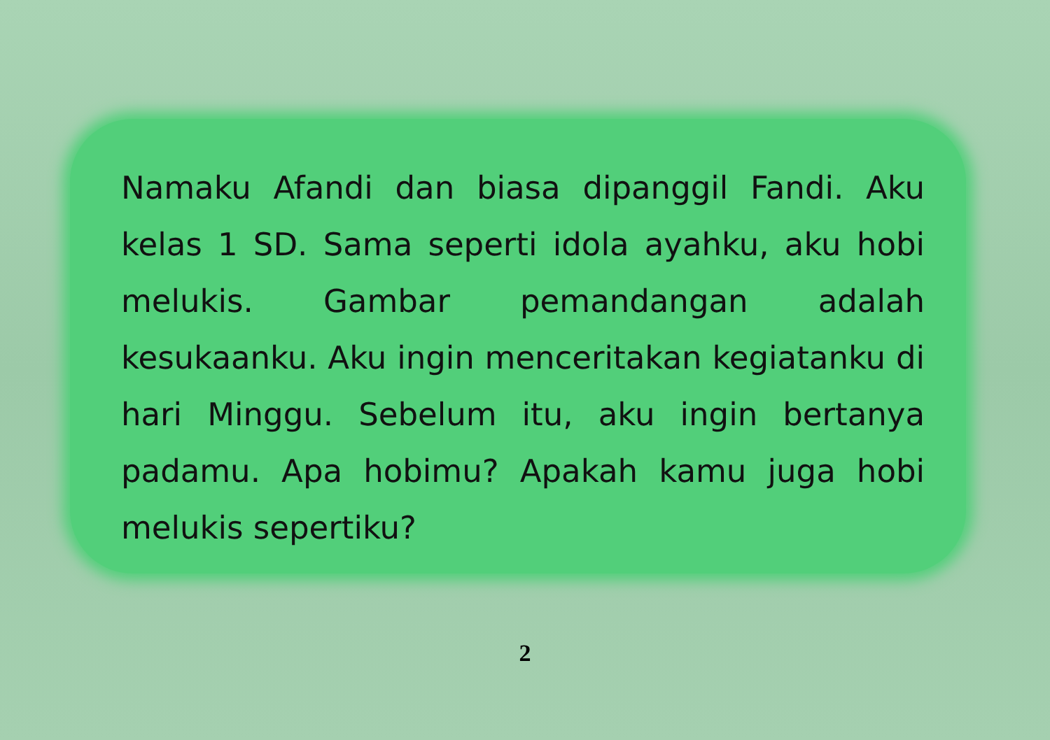Namaku Afandi dan biasa dipanggil Fandi. Aku kelas 1 SD. Sama seperti idola ayahku, aku hobi melukis. Gambar pemandangan adalah kesukaanku. Aku ingin menceritakan kegiatanku di hari Minggu. Sebelum itu, aku ingin bertanya padamu. Apa hobimu? Apakah kamu juga hobi melukis sepertiku?
2